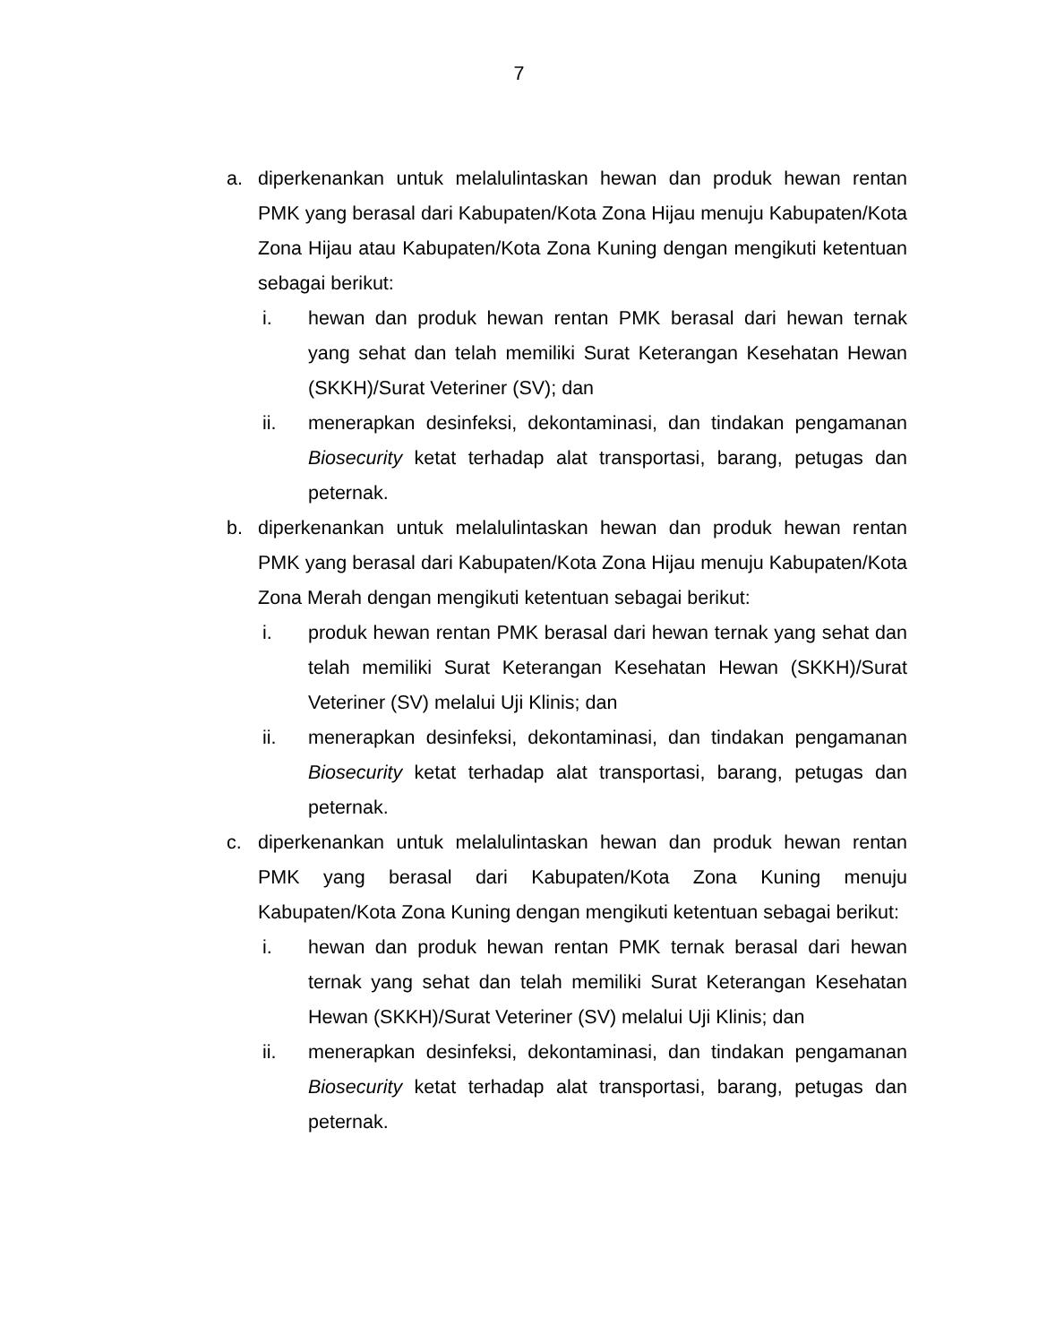7
a. diperkenankan untuk melalulintaskan hewan dan produk hewan rentan PMK yang berasal dari Kabupaten/Kota Zona Hijau menuju Kabupaten/Kota Zona Hijau atau Kabupaten/Kota Zona Kuning dengan mengikuti ketentuan sebagai berikut:
i. hewan dan produk hewan rentan PMK berasal dari hewan ternak yang sehat dan telah memiliki Surat Keterangan Kesehatan Hewan (SKKH)/Surat Veteriner (SV); dan
ii. menerapkan desinfeksi, dekontaminasi, dan tindakan pengamanan Biosecurity ketat terhadap alat transportasi, barang, petugas dan peternak.
b. diperkenankan untuk melalulintaskan hewan dan produk hewan rentan PMK yang berasal dari Kabupaten/Kota Zona Hijau menuju Kabupaten/Kota Zona Merah dengan mengikuti ketentuan sebagai berikut:
i. produk hewan rentan PMK berasal dari hewan ternak yang sehat dan telah memiliki Surat Keterangan Kesehatan Hewan (SKKH)/Surat Veteriner (SV) melalui Uji Klinis; dan
ii. menerapkan desinfeksi, dekontaminasi, dan tindakan pengamanan Biosecurity ketat terhadap alat transportasi, barang, petugas dan peternak.
c. diperkenankan untuk melalulintaskan hewan dan produk hewan rentan PMK yang berasal dari Kabupaten/Kota Zona Kuning menuju Kabupaten/Kota Zona Kuning dengan mengikuti ketentuan sebagai berikut:
i. hewan dan produk hewan rentan PMK ternak berasal dari hewan ternak yang sehat dan telah memiliki Surat Keterangan Kesehatan Hewan (SKKH)/Surat Veteriner (SV) melalui Uji Klinis; dan
ii. menerapkan desinfeksi, dekontaminasi, dan tindakan pengamanan Biosecurity ketat terhadap alat transportasi, barang, petugas dan peternak.